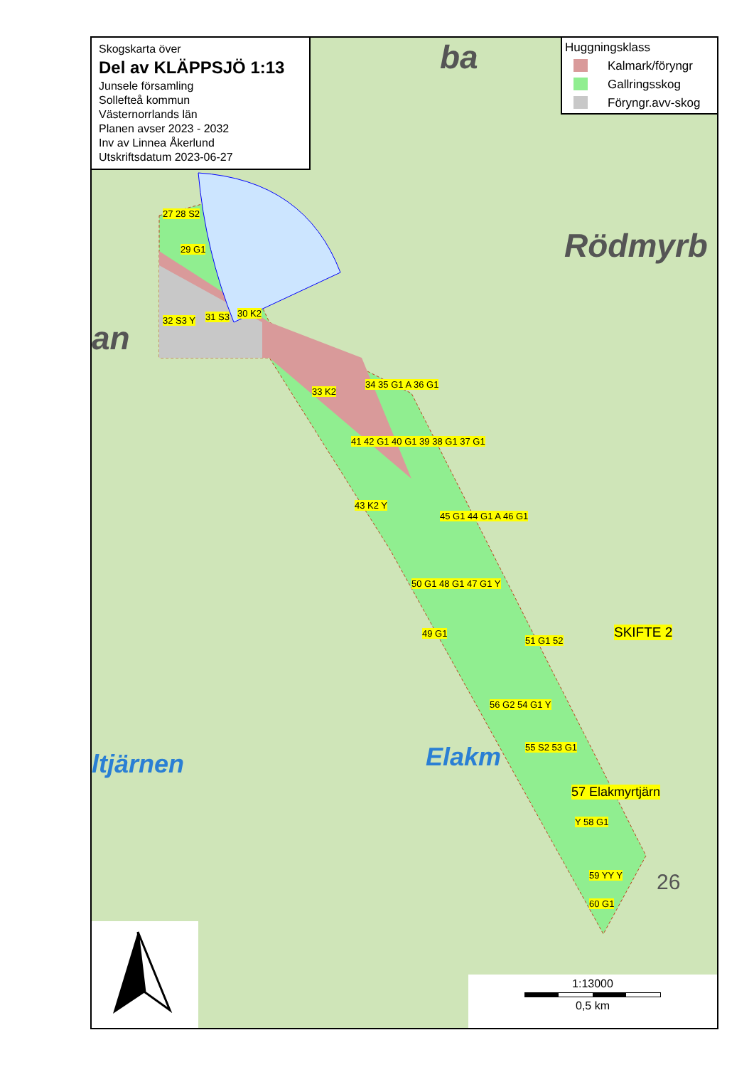Skogskarta över
Del av KLÄPPSJÖ 1:13
Junsele församling
Sollefteå kommun
Västernorrlands län
Planen avser 2023 - 2032
Inv av Linnea Åkerlund
Utskriftsdatum 2023-06-27
Huggningsklass
Kalmark/föryngr
Gallringsskog
Föryngr.avv-skog
Rödmyrb
ba
an
ltjärnen Elakm
27 28 S2
29 G1
32 S3 Y 31 S3 30 K2
33 K2
34 35 G1 A 36 G1
41 42 G1 40 G1 39 38 G1 37 G1
43 K2 Y
45 G1 44 G1 A 46 G1
50 G1 48 G1 47 G1 Y
49 G1
51 G1 52
56 G2 54 G1 Y
55 S2 53 G1
57 Elakmyrtjärn
Y 58 G1
59 YY Y
60 G1
SKIFTE 2
26
1:13000
0,5 km